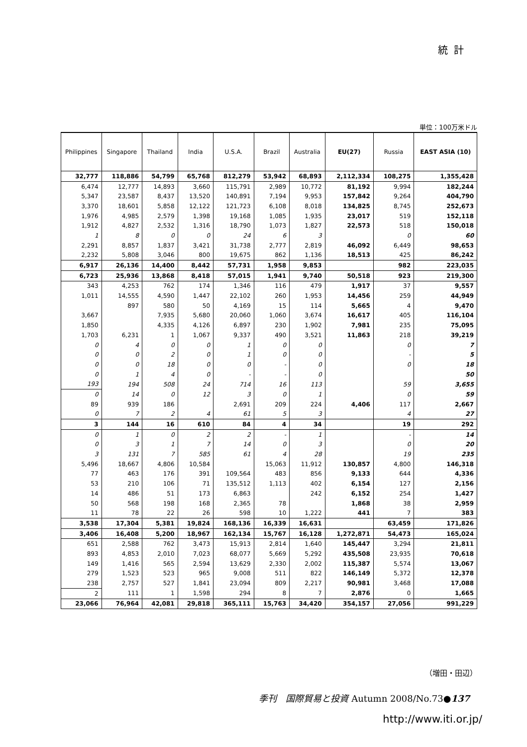統計
単位：100万米ドル
| Philippines | Singapore | Thailand | India | U.S.A. | Brazil | Australia | EU(27) | Russia | EAST ASIA (10) |
| --- | --- | --- | --- | --- | --- | --- | --- | --- | --- |
| 32,777 | 118,886 | 54,799 | 65,768 | 812,279 | 53,942 | 68,893 | 2,112,334 | 108,275 | 1,355,428 |
| 6,474 | 12,777 | 14,893 | 3,660 | 115,791 | 2,989 | 10,772 | 81,192 | 9,994 | 182,244 |
| 5,347 | 23,587 | 8,437 | 13,520 | 140,891 | 7,194 | 9,953 | 157,842 | 9,264 | 404,790 |
| 3,370 | 18,601 | 5,858 | 12,122 | 121,723 | 6,108 | 8,018 | 134,825 | 8,745 | 252,673 |
| 1,976 | 4,985 | 2,579 | 1,398 | 19,168 | 1,085 | 1,935 | 23,017 | 519 | 152,118 |
| 1,912 | 4,827 | 2,532 | 1,316 | 18,790 | 1,073 | 1,827 | 22,573 | 518 | 150,018 |
| 1 | 8 | 0 | 0 | 24 | 6 | 3 | | 0 | 60 |
| 2,291 | 8,857 | 1,837 | 3,421 | 31,738 | 2,777 | 2,819 | 46,092 | 6,449 | 98,653 |
| 2,232 | 5,808 | 3,046 | 800 | 19,675 | 862 | 1,136 | 18,513 | 425 | 86,242 |
| 6,917 | 26,136 | 14,400 | 8,442 | 57,731 | 1,958 | 9,853 | | 982 | 223,035 |
| 6,723 | 25,936 | 13,868 | 8,418 | 57,015 | 1,941 | 9,740 | 50,518 | 923 | 219,300 |
| 343 | 4,253 | 762 | 174 | 1,346 | 116 | 479 | 1,917 | 37 | 9,557 |
| 1,011 | 14,555 | 4,590 | 1,447 | 22,102 | 260 | 1,953 | 14,456 | 259 | 44,949 |
| | 897 | 580 | 50 | 4,169 | 15 | 114 | 5,665 | 4 | 9,470 |
| 3,667 | | 7,935 | 5,680 | 20,060 | 1,060 | 3,674 | 16,617 | 405 | 116,104 |
| 1,850 | | 4,335 | 4,126 | 6,897 | 230 | 1,902 | 7,981 | 235 | 75,095 |
| 1,703 | 6,231 | 1 | 1,067 | 9,337 | 490 | 3,521 | 11,863 | 218 | 39,219 |
| 0 | 4 | 0 | 0 | 1 | 0 | 0 | | 0 | 7 |
| 0 | 0 | 2 | 0 | 1 | 0 | 0 | | - | 5 |
| 0 | 0 | 18 | 0 | 0 | - | 0 | | 0 | 18 |
| 0 | 1 | 4 | 0 | - | - | 0 | | | 50 |
| 193 | 194 | 508 | 24 | 714 | 16 | 113 | | 59 | 3,655 |
| 0 | 14 | 0 | 12 | 3 | 0 | 1 | | 0 | 59 |
| 89 | 939 | 186 | | 2,691 | 209 | 224 | 4,406 | 117 | 2,667 |
| 0 | 7 | 2 | 4 | 61 | 5 | 3 | | 4 | 27 |
| 3 | 144 | 16 | 610 | 84 | 4 | 34 | | 19 | 292 |
| 0 | 1 | 0 | 2 | 2 | - | 1 | | - | 14 |
| 0 | 3 | 1 | 7 | 14 | 0 | 3 | | 0 | 20 |
| 3 | 131 | 7 | 585 | 61 | 4 | 28 | | 19 | 235 |
| 5,496 | 18,667 | 4,806 | 10,584 | | 15,063 | 11,912 | 130,857 | 4,800 | 146,318 |
| 77 | 463 | 176 | 391 | 109,564 | 483 | 856 | 9,133 | 644 | 4,336 |
| 53 | 210 | 106 | 71 | 135,512 | 1,113 | 402 | 6,154 | 127 | 2,156 |
| 14 | 486 | 51 | 173 | 6,863 | | 242 | 6,152 | 254 | 1,427 |
| 50 | 568 | 198 | 168 | 2,365 | 78 | | 1,868 | 38 | 2,959 |
| 11 | 78 | 22 | 26 | 598 | 10 | 1,222 | 441 | 7 | 383 |
| 3,538 | 17,304 | 5,381 | 19,824 | 168,136 | 16,339 | 16,631 | | 63,459 | 171,826 |
| 3,406 | 16,408 | 5,200 | 18,967 | 162,134 | 15,767 | 16,128 | 1,272,871 | 54,473 | 165,024 |
| 651 | 2,588 | 762 | 3,473 | 15,913 | 2,814 | 1,640 | 145,447 | 3,294 | 21,811 |
| 893 | 4,853 | 2,010 | 7,023 | 68,077 | 5,669 | 5,292 | 435,508 | 23,935 | 70,618 |
| 149 | 1,416 | 565 | 2,594 | 13,629 | 2,330 | 2,002 | 115,387 | 5,574 | 13,067 |
| 279 | 1,523 | 523 | 965 | 9,008 | 511 | 822 | 146,149 | 5,372 | 12,378 |
| 238 | 2,757 | 527 | 1,841 | 23,094 | 809 | 2,217 | 90,981 | 3,468 | 17,088 |
| 2 | 111 | 1 | 1,598 | 294 | 8 | 7 | 2,876 | 0 | 1,665 |
| 23,066 | 76,964 | 42,081 | 29,818 | 365,111 | 15,763 | 34,420 | 354,157 | 27,056 | 991,229 |
（増田・田辺）
季刊　国際貿易と投資 Autumn 2008/No.73●137
http://www.iti.or.jp/